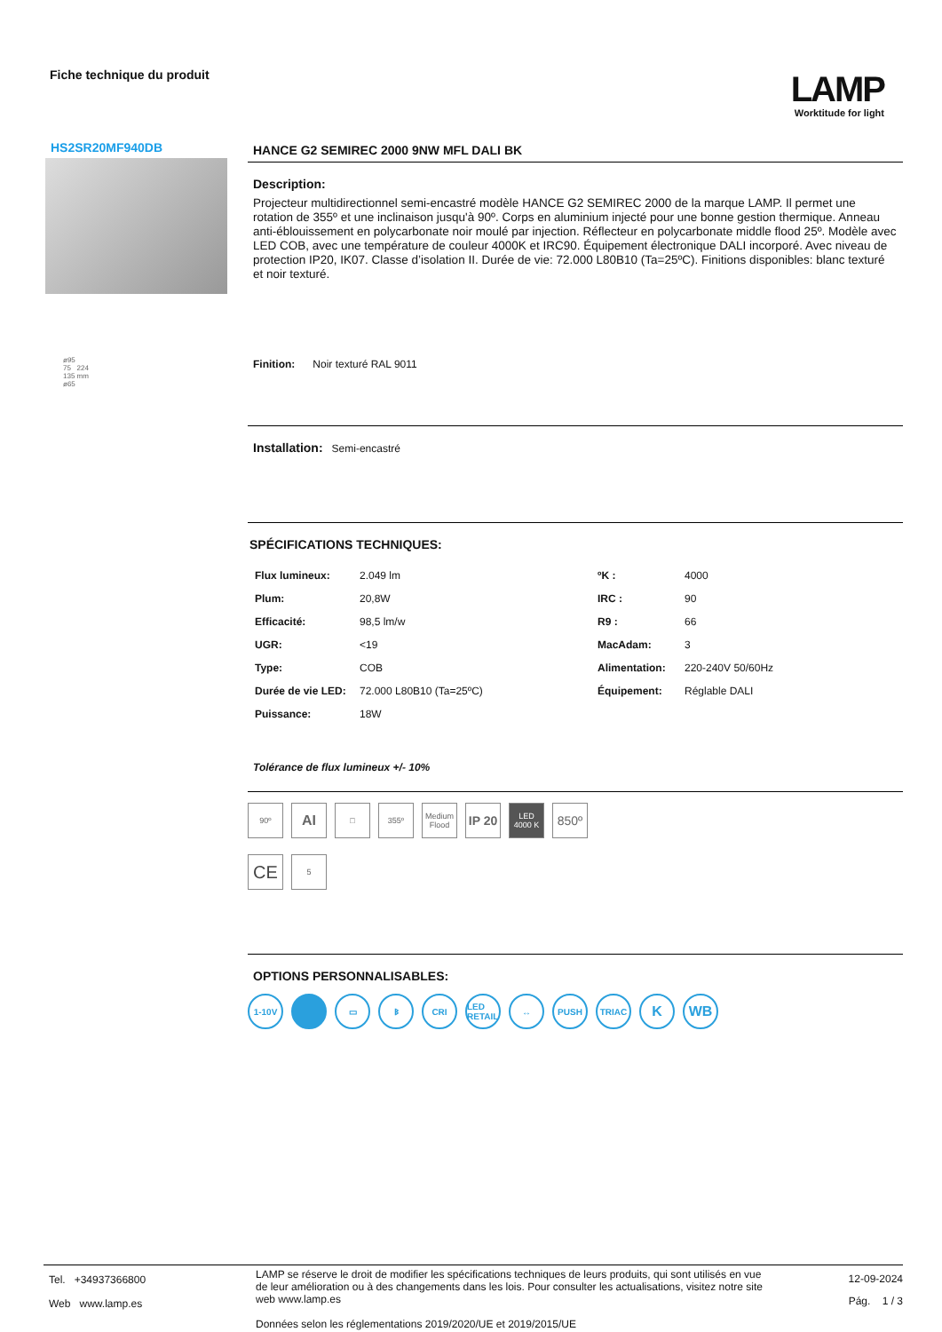Fiche technique du produit LAMP
Worktitude for light
HS2SR20MF940DB
ø95
75 224
135 mm
ø65
HANCE G2 SEMIREC 2000 9NW MFL DALI BK
Description:
Projecteur multidirectionnel semi-encastré modèle HANCE G2 SEMIREC 2000 de la marque LAMP. Il permet une rotation de 355º et une inclinaison jusqu'à 90º. Corps en aluminium injecté pour une bonne gestion thermique. Anneau anti-éblouissement en polycarbonate noir moulé par injection. Réflecteur en polycarbonate middle flood 25º. Modèle avec LED COB, avec une température de couleur 4000K et IRC90. Équipement électronique DALI incorporé. Avec niveau de protection IP20, IK07. Classe d’isolation II. Durée de vie: 72.000 L80B10 (Ta=25ºC). Finitions disponibles: blanc texturé et noir texturé.
Finition: Noir texturé RAL 9011
Installation: Semi-encastré
SPÉCIFICATIONS TECHNIQUES:
| Flux lumineux: | 2.049 lm | ºK : | 4000 |
| Plum: | 20,8W | IRC : | 90 |
| Efficacité: | 98,5 lm/w | R9 : | 66 |
| UGR: | <19 | MacAdam: | 3 |
| Type: | COB | Alimentation: | 220-240V 50/60Hz |
| Durée de vie LED: | 72.000 L80B10 (Ta=25ºC) | Équipement: | Réglable DALI |
| Puissance: | 18W | | |
Tolérance de flux lumineux +/- 10%
90º
AI
□ 355º Medium Flood
IP 20
LED 4000 K
850º
CE
5
OPTIONS PERSONNALISABLES:
1-10V ▭ ᛒ CRI LED RETAIL
↔ PUSH TRIAC
K WB
Tel. +34937366800
Web www.lamp.es
LAMP se réserve le droit de modifier les spécifications techniques de leurs produits, qui sont utilisés en vue de leur amélioration ou à des changements dans les lois. Pour consulter les actualisations, visitez notre site web www.lamp.es
Données selon les réglementations 2019/2020/UE et 2019/2015/UE
12-09-2024
Pág. 1 / 3